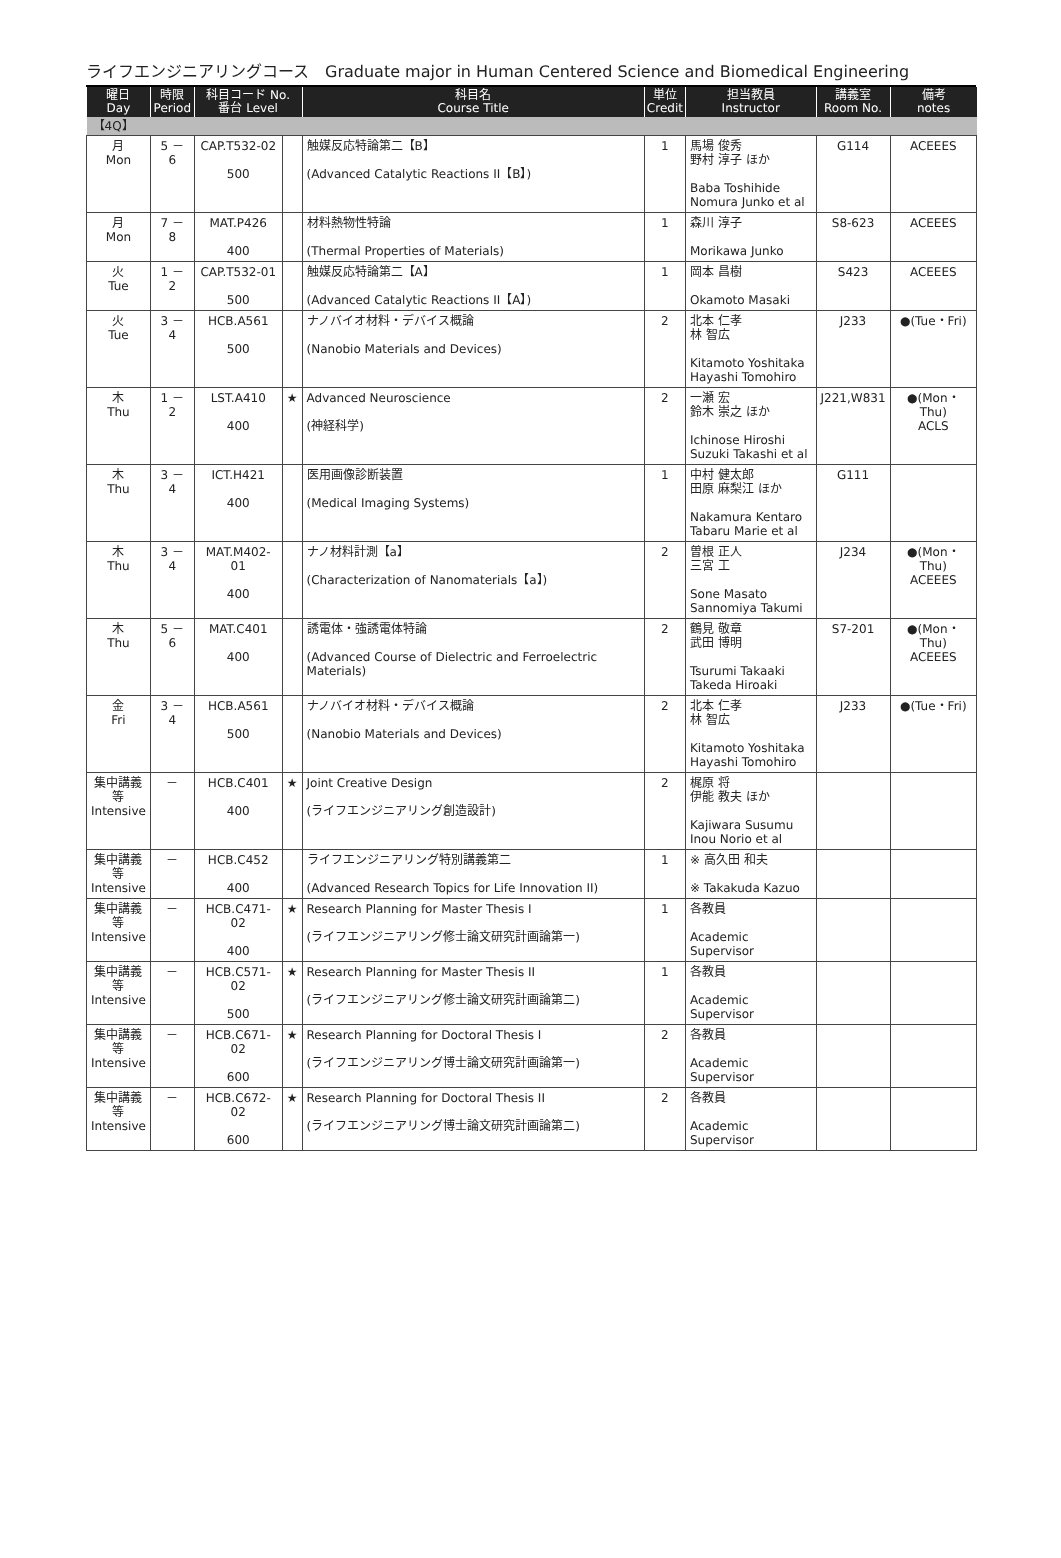ライフエンジニアリングコース　Graduate major in Human Centered Science and Biomedical Engineering
| 曜日 Day | 時限 Period | 科目コード No. 番台 Level | | 科目名 Course Title | 単位 Credit | 担当教員 Instructor | 講義室 Room No. | 備考 notes |
| --- | --- | --- | --- | --- | --- | --- | --- | --- |
| 【4Q】 | | | | | | | | |
| 月 Mon | 5 － 6 | CAP.T532-02 500 | | 触媒反応特論第二【B】 (Advanced Catalytic Reactions II【B】) | 1 | 馬場 俊秀 野村 淳子 ほか Baba Toshihide Nomura Junko et al | G114 | ACEEES |
| 月 Mon | 7 － 8 | MAT.P426 400 | | 材料熱物性特論 (Thermal Properties of Materials) | 1 | 森川 淳子 Morikawa Junko | S8-623 | ACEEES |
| 火 Tue | 1 － 2 | CAP.T532-01 500 | | 触媒反応特論第二【A】 (Advanced Catalytic Reactions II【A】) | 1 | 岡本 昌樹 Okamoto Masaki | S423 | ACEEES |
| 火 Tue | 3 － 4 | HCB.A561 500 | | ナノバイオ材料・デバイス概論 (Nanobio Materials and Devices) | 2 | 北本 仁孝 林 智広 Kitamoto Yoshitaka Hayashi Tomohiro | J233 | ●(Tue・Fri) |
| 木 Thu | 1 － 2 | LST.A410 400 | ★ | Advanced Neuroscience (神経科学) | 2 | 一瀬 宏 鈴木 崇之 ほか Ichinose Hiroshi Suzuki Takashi et al | J221,W831 | ●(Mon・Thu) ACLS |
| 木 Thu | 3 － 4 | ICT.H421 400 | | 医用画像診断装置 (Medical Imaging Systems) | 1 | 中村 健太郎 田原 麻梨江 ほか Nakamura Kentaro Tabaru Marie et al | G111 | |
| 木 Thu | 3 － 4 | MAT.M402-01 400 | | ナノ材料計測【a】 (Characterization of Nanomaterials【a】) | 2 | 曽根 正人 三宮 工 Sone Masato Sannomiya Takumi | J234 | ●(Mon・Thu) ACEEES |
| 木 Thu | 5 － 6 | MAT.C401 400 | | 誘電体・強誘電体特論 (Advanced Course of Dielectric and Ferroelectric Materials) | 2 | 鶴見 敬章 武田 博明 Tsurumi Takaaki Takeda Hiroaki | S7-201 | ●(Mon・Thu) ACEEES |
| 金 Fri | 3 － 4 | HCB.A561 500 | | ナノバイオ材料・デバイス概論 (Nanobio Materials and Devices) | 2 | 北本 仁孝 林 智広 Kitamoto Yoshitaka Hayashi Tomohiro | J233 | ●(Tue・Fri) |
| 集中講義 等 Intensive | － | HCB.C401 400 | ★ | Joint Creative Design (ライフエンジニアリング創造設計) | 2 | 梶原 将 伊能 教夫 ほか Kajiwara Susumu Inou Norio et al | | |
| 集中講義 等 Intensive | － | HCB.C452 400 | | ライフエンジニアリング特別講義第二 (Advanced Research Topics for Life Innovation II) | 1 | ※ 高久田 和夫 ※ Takakuda Kazuo | | |
| 集中講義 等 Intensive | － | HCB.C471-02 400 | ★ | Research Planning for Master Thesis I (ライフエンジニアリング修士論文研究計画論第一) | 1 | 各教員 Academic Supervisor | | |
| 集中講義 等 Intensive | － | HCB.C571-02 500 | ★ | Research Planning for Master Thesis II (ライフエンジニアリング修士論文研究計画論第二) | 1 | 各教員 Academic Supervisor | | |
| 集中講義 等 Intensive | － | HCB.C671-02 600 | ★ | Research Planning for Doctoral Thesis I (ライフエンジニアリング博士論文研究計画論第一) | 2 | 各教員 Academic Supervisor | | |
| 集中講義 等 Intensive | － | HCB.C672-02 600 | ★ | Research Planning for Doctoral Thesis II (ライフエンジニアリング博士論文研究計画論第二) | 2 | 各教員 Academic Supervisor | | |